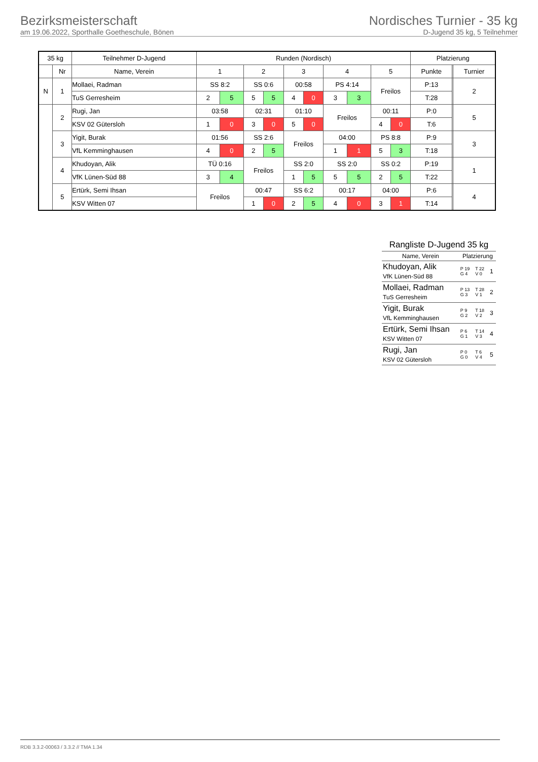Bezirksmeisterschaft
am 19.06.2022, Sporthalle Goetheschule, Bönen
Nordisches Turnier - 35 kg
D-Jugend 35 kg, 5 Teilnehmer
| 35 kg | | Teilnehmer D-Jugend | Runden (Nordisch) | | | | | | | | | | Platzierung | | |
| --- | --- | --- | --- | --- | --- | --- | --- | --- | --- | --- | --- | --- | --- | --- | --- |
| | Nr | Name, Verein | 1 | | 2 | | 3 | | 4 | | 5 | | Punkte | | Turnier |
| N | 1 | Mollaei, Radman | SS 8:2 | | SS 0:6 | | 00:58 | | PS 4:14 | | Freilos | | P:13 | | 2 |
| | | TuS Gerresheim | 2 | 5 | 5 | 5 | 4 | 0 | 3 | 3 | | | T:28 | | |
| | 2 | Rugi, Jan | 03:58 | | 02:31 | | 01:10 | | Freilos | | 00:11 | | P:0 | | 5 |
| | | KSV 02 Gütersloh | 1 | 0 | 3 | 0 | 5 | 0 | | | 4 | 0 | T:6 | | |
| | 3 | Yigit, Burak | 01:56 | | SS 2:6 | | Freilos | | 04:00 | | PS 8:8 | | P:9 | | 3 |
| | | VfL Kemminghausen | 4 | 0 | 2 | 5 | | | 1 | 1 | 5 | 3 | T:18 | | |
| | 4 | Khudoyan, Alik | TÜ 0:16 | | Freilos | | SS 2:0 | | SS 2:0 | | SS 0:2 | | P:19 | | 1 |
| | | VfK Lünen-Süd 88 | 3 | 4 | | | 1 | 5 | 5 | 5 | 2 | 5 | T:22 | | |
| | 5 | Ertürk, Semi Ihsan | Freilos | | 00:47 | | SS 6:2 | | 00:17 | | 04:00 | | P:6 | | 4 |
| | | KSV Witten 07 | | | 1 | 0 | 2 | 5 | 4 | 0 | 3 | 1 | T:14 | | |
| Rangliste D-Jugend 35 kg | | | |
| Name, Verein | Platzierung | | |
| Khudoyan, Alik VfK Lünen-Süd 88 | P 19 G 4 | T 22 V 0 | 1 |
| Mollaei, Radman TuS Gerresheim | P 13 G 3 | T 28 V 1 | 2 |
| Yigit, Burak VfL Kemminghausen | P 9 G 2 | T 18 V 2 | 3 |
| Ertürk, Semi Ihsan KSV Witten 07 | P 6 G 1 | T 14 V 3 | 4 |
| Rugi, Jan KSV 02 Gütersloh | P 0 G 0 | T 6 V 4 | 5 |
RDB 3.3.2-00063 / 3.3.2 // TMA 1.34